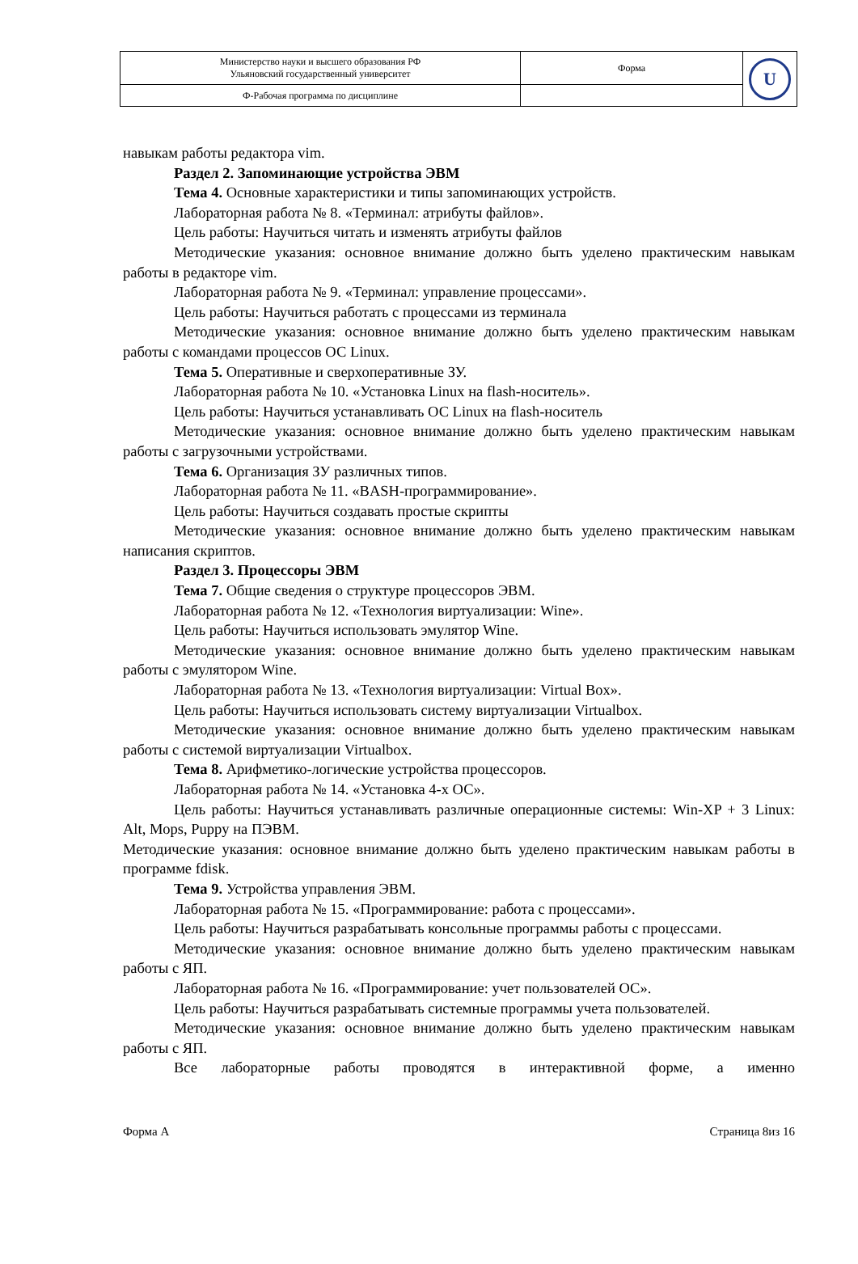| Министерство науки и высшего образования РФ Ульяновский государственный университет | Форма | U |
| Ф-Рабочая программа по дисциплине | | |
навыкам работы редактора vim.
Раздел 2. Запоминающие устройства ЭВМ
Тема 4. Основные характеристики и типы запоминающих устройств.
Лабораторная работа № 8. «Терминал: атрибуты файлов».
Цель работы: Научиться читать и изменять атрибуты файлов
Методические указания: основное внимание должно быть уделено практическим навыкам работы в редакторе vim.
Лабораторная работа № 9. «Терминал: управление процессами».
Цель работы: Научиться работать с процессами из терминала
Методические указания: основное внимание должно быть уделено практическим навыкам работы с командами процессов ОС Linux.
Тема 5. Оперативные и сверхоперативные ЗУ.
Лабораторная работа № 10. «Установка Linux на flash-носитель».
Цель работы: Научиться устанавливать ОС Linux на flash-носитель
Методические указания: основное внимание должно быть уделено практическим навыкам работы с загрузочными устройствами.
Тема 6. Организация ЗУ различных типов.
Лабораторная работа № 11. «BASH-программирование».
Цель работы: Научиться создавать простые скрипты
Методические указания: основное внимание должно быть уделено практическим навыкам написания скриптов.
Раздел 3. Процессоры ЭВМ
Тема 7. Общие сведения о структуре процессоров ЭВМ.
Лабораторная работа № 12. «Технология виртуализации: Wine».
Цель работы: Научиться использовать эмулятор Wine.
Методические указания: основное внимание должно быть уделено практическим навыкам работы с эмулятором Wine.
Лабораторная работа № 13. «Технология виртуализации: Virtual Box».
Цель работы: Научиться использовать систему виртуализации Virtualbox.
Методические указания: основное внимание должно быть уделено практическим навыкам работы с системой виртуализации Virtualbox.
Тема 8. Арифметико-логические устройства процессоров.
Лабораторная работа № 14. «Установка 4-х ОС».
Цель работы: Научиться устанавливать различные операционные системы: Win-XP + 3 Linux: Alt, Mops, Puppy на ПЭВМ.
Методические указания: основное внимание должно быть уделено практическим навыкам работы в программе fdisk.
Тема 9. Устройства управления ЭВМ.
Лабораторная работа № 15. «Программирование: работа с процессами».
Цель работы: Научиться разрабатывать консольные программы работы с процессами.
Методические указания: основное внимание должно быть уделено практическим навыкам работы с ЯП.
Лабораторная работа № 16. «Программирование: учет пользователей ОС».
Цель работы: Научиться разрабатывать системные программы учета пользователей.
Методические указания: основное внимание должно быть уделено практическим навыкам работы с ЯП.
Все лабораторные работы проводятся в интерактивной форме, а именно
Форма А Страница 8из 16